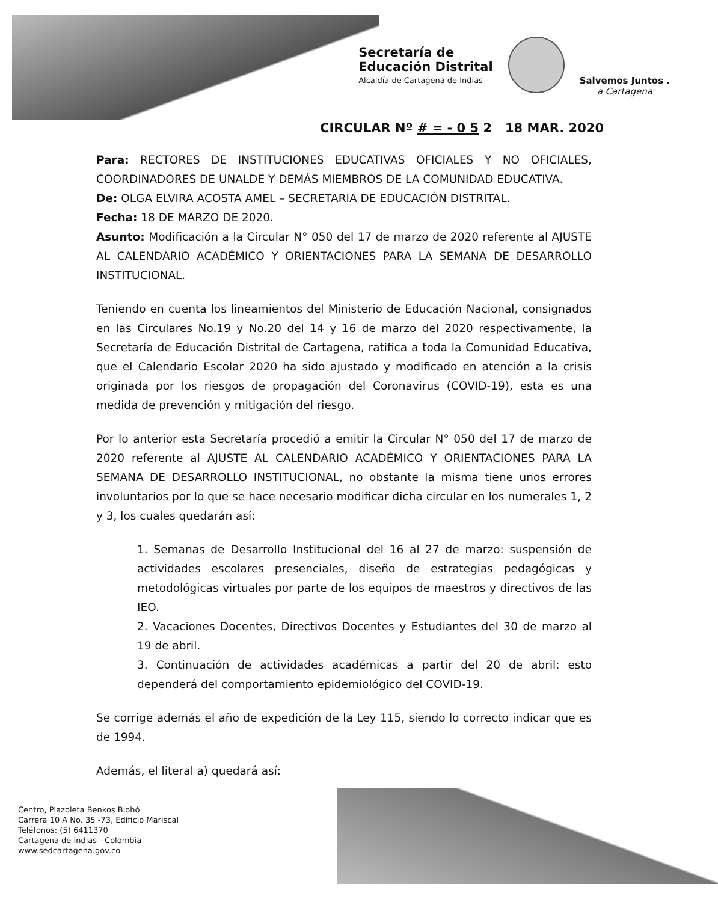Secretaría de
Educación Distrital
Alcaldía de Cartagena de Indias
Salvemos Juntos .
a Cartagena
CIRCULAR Nº # = - 0 5 2 18 MAR. 2020
Para: RECTORES DE INSTITUCIONES EDUCATIVAS OFICIALES Y NO OFICIALES, COORDINADORES DE UNALDE Y DEMÁS MIEMBROS DE LA COMUNIDAD EDUCATIVA.
De: OLGA ELVIRA ACOSTA AMEL – SECRETARIA DE EDUCACIÓN DISTRITAL.
Fecha: 18 DE MARZO DE 2020.
Asunto: Modificación a la Circular N° 050 del 17 de marzo de 2020 referente al AJUSTE AL CALENDARIO ACADÉMICO Y ORIENTACIONES PARA LA SEMANA DE DESARROLLO INSTITUCIONAL.
Teniendo en cuenta los lineamientos del Ministerio de Educación Nacional, consignados en las Circulares No.19 y No.20 del 14 y 16 de marzo del 2020 respectivamente, la Secretaría de Educación Distrital de Cartagena, ratifica a toda la Comunidad Educativa, que el Calendario Escolar 2020 ha sido ajustado y modificado en atención a la crisis originada por los riesgos de propagación del Coronavirus (COVID-19), esta es una medida de prevención y mitigación del riesgo.
Por lo anterior esta Secretaría procedió a emitir la Circular N° 050 del 17 de marzo de 2020 referente al AJUSTE AL CALENDARIO ACADÉMICO Y ORIENTACIONES PARA LA SEMANA DE DESARROLLO INSTITUCIONAL, no obstante la misma tiene unos errores involuntarios por lo que se hace necesario modificar dicha circular en los numerales 1, 2 y 3, los cuales quedarán así:
1. Semanas de Desarrollo Institucional del 16 al 27 de marzo: suspensión de actividades escolares presenciales, diseño de estrategias pedagógicas y metodológicas virtuales por parte de los equipos de maestros y directivos de las IEO.
2. Vacaciones Docentes, Directivos Docentes y Estudiantes del 30 de marzo al 19 de abril.
3. Continuación de actividades académicas a partir del 20 de abril: esto dependerá del comportamiento epidemiológico del COVID-19.
Se corrige además el año de expedición de la Ley 115, siendo lo correcto indicar que es de 1994.
Además, el literal a) quedará así:
Centro, Plazoleta Benkos Biohó
Carrera 10 A No. 35 -73, Edificio Mariscal
Teléfonos: (5) 6411370
Cartagena de Indias - Colombia
www.sedcartagena.gov.co